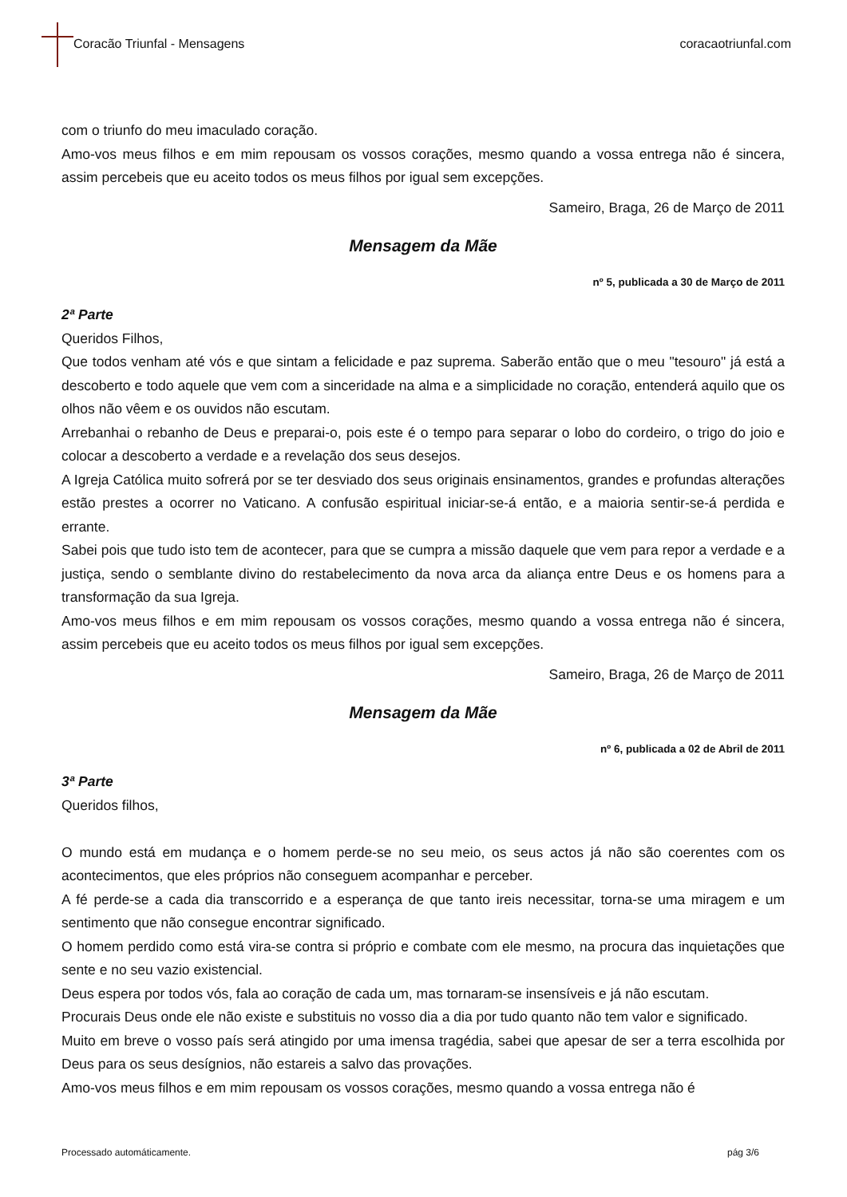Coracão Triunfal - Mensagens coracaotriunfal.com
com o triunfo do meu imaculado coração.
Amo-vos meus filhos e em mim repousam os vossos corações, mesmo quando a vossa entrega não é sincera, assim percebeis que eu aceito todos os meus filhos por igual sem excepções.
Sameiro, Braga, 26 de Março de 2011
Mensagem da Mãe
nº 5, publicada a 30 de Março de 2011
2ª Parte
Queridos Filhos,
Que todos venham até vós e que sintam a felicidade e paz suprema. Saberão então que o meu "tesouro" já está a descoberto e todo aquele que vem com a sinceridade na alma e a simplicidade no coração, entenderá aquilo que os olhos não vêem e os ouvidos não escutam.
Arrebanhai o rebanho de Deus e preparai-o, pois este é o tempo para separar o lobo do cordeiro, o trigo do joio e colocar a descoberto a verdade e a revelação dos seus desejos.
A Igreja Católica muito sofrerá por se ter desviado dos seus originais ensinamentos, grandes e profundas alterações estão prestes a ocorrer no Vaticano. A confusão espiritual iniciar-se-á então, e a maioria sentir-se-á perdida e errante.
Sabei pois que tudo isto tem de acontecer, para que se cumpra a missão daquele que vem para repor a verdade e a justiça, sendo o semblante divino do restabelecimento da nova arca da aliança entre Deus e os homens para a transformação da sua Igreja.
Amo-vos meus filhos e em mim repousam os vossos corações, mesmo quando a vossa entrega não é sincera, assim percebeis que eu aceito todos os meus filhos por igual sem excepções.
Sameiro, Braga, 26 de Março de 2011
Mensagem da Mãe
nº 6, publicada a 02 de Abril de 2011
3ª Parte
Queridos filhos,
O mundo está em mudança e o homem perde-se no seu meio, os seus actos já não são coerentes com os acontecimentos, que eles próprios não conseguem acompanhar e perceber.
A fé perde-se a cada dia transcorrido e a esperança de que tanto ireis necessitar, torna-se uma miragem e um sentimento que não consegue encontrar significado.
O homem perdido como está vira-se contra si próprio e combate com ele mesmo, na procura das inquietações que sente e no seu vazio existencial.
Deus espera por todos vós, fala ao coração de cada um, mas tornaram-se insensíveis e já não escutam.
Procurais Deus onde ele não existe e substituis no vosso dia a dia por tudo quanto não tem valor e significado.
Muito em breve o vosso país será atingido por uma imensa tragédia, sabei que apesar de ser a terra escolhida por Deus para os seus desígnios, não estareis a salvo das provações.
Amo-vos meus filhos e em mim repousam os vossos corações, mesmo quando a vossa entrega não é
Processado automáticamente. pág 3/6